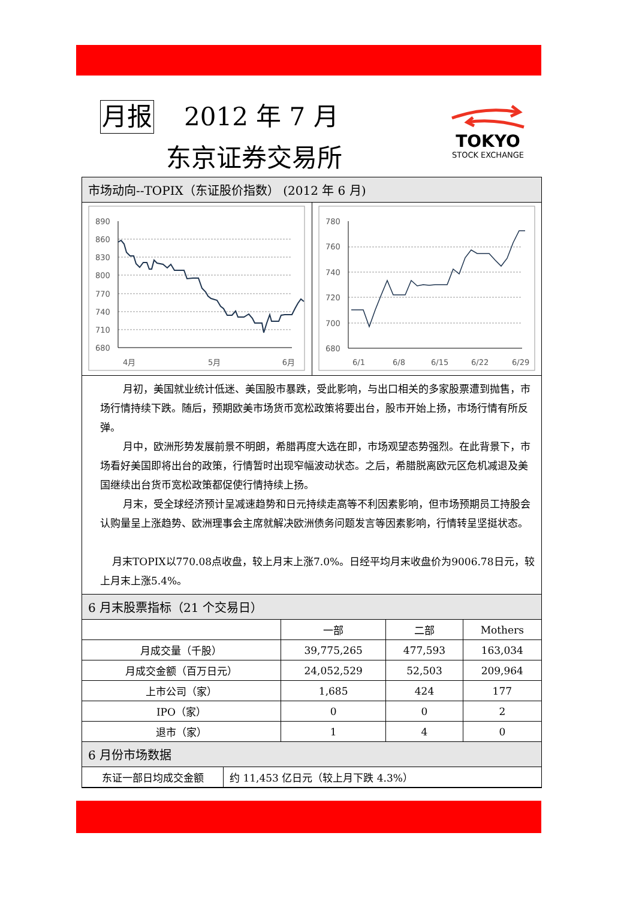月报 2012 年 7 月
东京证券交易所
TOKYO
STOCK EXCHANGE
市场动向--TOPIX（东证股价指数） (2012 年 6 月)
890
860
830
800
770
740
710
680
4月
5月
6月
780
760
740
720
700
680
6/1
6/8
6/15
6/22
6/29
月初，美国就业统计低迷、美国股市暴跌，受此影响，与出口相关的多家股票遭到抛售，市场行情持续下跌。随后，预期欧美市场货币宽松政策将要出台，股市开始上扬，市场行情有所反弹。
月中，欧洲形势发展前景不明朗，希腊再度大选在即，市场观望态势强烈。在此背景下，市场看好美国即将出台的政策，行情暂时出现窄幅波动状态。之后，希腊脱离欧元区危机减退及美国继续出台货币宽松政策都促使行情持续上扬。
月末，受全球经济预计呈减速趋势和日元持续走高等不利因素影响，但市场预期员工持股会认购量呈上涨趋势、欧洲理事会主席就解决欧洲债务问题发言等因素影响，行情转呈坚挺状态。
月末TOPIX以770.08点收盘，较上月末上涨7.0%。日经平均月末收盘价为9006.78日元，较上月末上涨5.4%。
6 月末股票指标（21 个交易日）
| | 一部 | 二部 | Mothers |
| --- | --- | --- | --- |
| 月成交量（千股） | 39,775,265 | 477,593 | 163,034 |
| 月成交金额（百万日元） | 24,052,529 | 52,503 | 209,964 |
| 上市公司（家） | 1,685 | 424 | 177 |
| IPO（家） | 0 | 0 | 2 |
| 退市（家） | 1 | 4 | 0 |
6 月份市场数据
| 东证一部日均成交金额 | 约 11,453 亿日元（较上月下跌 4.3%） |